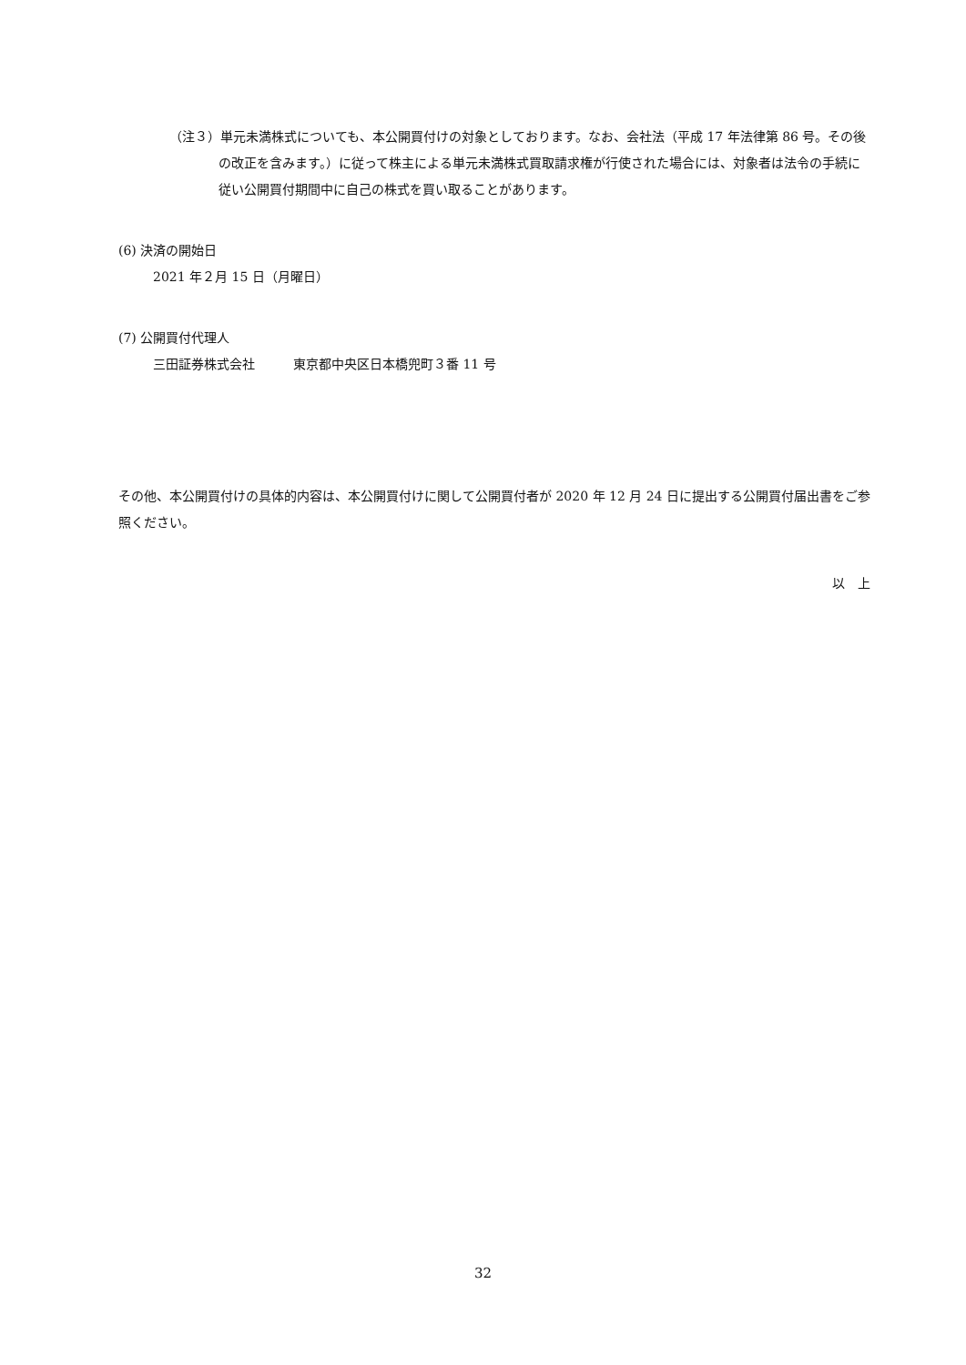（注３）単元未満株式についても、本公開買付けの対象としております。なお、会社法（平成 17 年法律第 86 号。その後の改正を含みます。）に従って株主による単元未満株式買取請求権が行使された場合には、対象者は法令の手続に従い公開買付期間中に自己の株式を買い取ることがあります。
(6) 決済の開始日
2021 年２月 15 日（月曜日）
(7) 公開買付代理人
三田証券株式会社　　　東京都中央区日本橋兜町３番 11 号
その他、本公開買付けの具体的内容は、本公開買付けに関して公開買付者が 2020 年 12 月 24 日に提出する公開買付届出書をご参照ください。
以　上
32